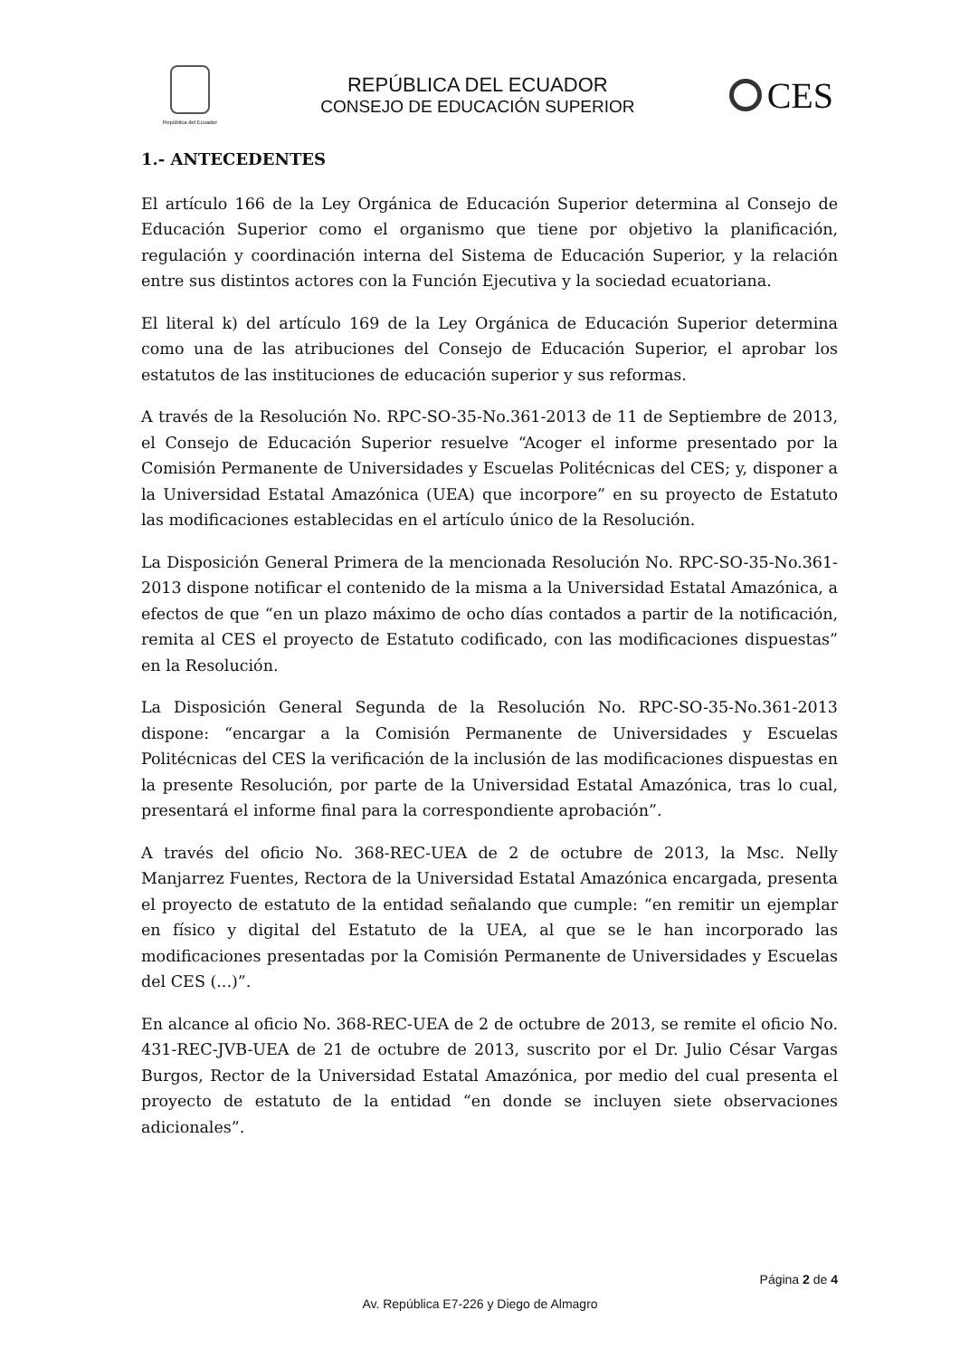República del Ecuador
REPÚBLICA DEL ECUADOR
CONSEJO DE EDUCACIÓN SUPERIOR
CES
1.- ANTECEDENTES
El artículo 166 de la Ley Orgánica de Educación Superior determina al Consejo de Educación Superior como el organismo que tiene por objetivo la planificación, regulación y coordinación interna del Sistema de Educación Superior, y la relación entre sus distintos actores con la Función Ejecutiva y la sociedad ecuatoriana.
El literal k) del artículo 169 de la Ley Orgánica de Educación Superior determina como una de las atribuciones del Consejo de Educación Superior, el aprobar los estatutos de las instituciones de educación superior y sus reformas.
A través de la Resolución No. RPC-SO-35-No.361-2013 de 11 de Septiembre de 2013, el Consejo de Educación Superior resuelve “Acoger el informe presentado por la Comisión Permanente de Universidades y Escuelas Politécnicas del CES; y, disponer a la Universidad Estatal Amazónica (UEA) que incorpore” en su proyecto de Estatuto las modificaciones establecidas en el artículo único de la Resolución.
La Disposición General Primera de la mencionada Resolución No. RPC-SO-35-No.361-2013 dispone notificar el contenido de la misma a la Universidad Estatal Amazónica, a efectos de que “en un plazo máximo de ocho días contados a partir de la notificación, remita al CES el proyecto de Estatuto codificado, con las modificaciones dispuestas” en la Resolución.
La Disposición General Segunda de la Resolución No. RPC-SO-35-No.361-2013 dispone: “encargar a la Comisión Permanente de Universidades y Escuelas Politécnicas del CES la verificación de la inclusión de las modificaciones dispuestas en la presente Resolución, por parte de la Universidad Estatal Amazónica, tras lo cual, presentará el informe final para la correspondiente aprobación”.
A través del oficio No. 368-REC-UEA de 2 de octubre de 2013, la Msc. Nelly Manjarrez Fuentes, Rectora de la Universidad Estatal Amazónica encargada, presenta el proyecto de estatuto de la entidad señalando que cumple: “en remitir un ejemplar en físico y digital del Estatuto de la UEA, al que se le han incorporado las modificaciones presentadas por la Comisión Permanente de Universidades y Escuelas del CES (...)”.
En alcance al oficio No. 368-REC-UEA de 2 de octubre de 2013, se remite el oficio No. 431-REC-JVB-UEA de 21 de octubre de 2013, suscrito por el Dr. Julio César Vargas Burgos, Rector de la Universidad Estatal Amazónica, por medio del cual presenta el proyecto de estatuto de la entidad “en donde se incluyen siete observaciones adicionales”.
Página 2 de 4
Av. República E7-226 y Diego de Almagro